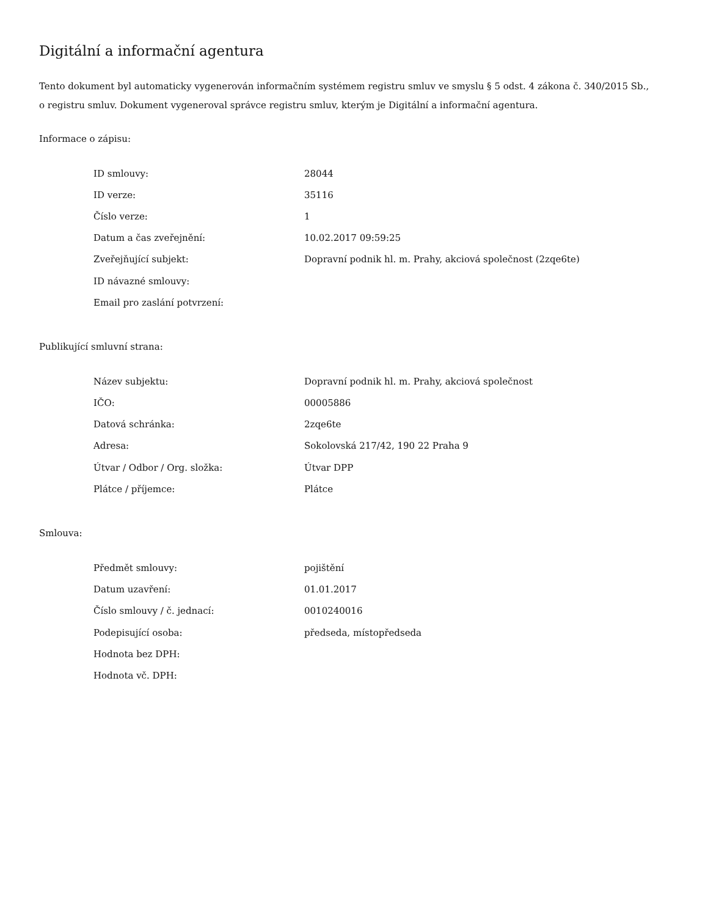Digitální a informační agentura
Tento dokument byl automaticky vygenerován informačním systémem registru smluv ve smyslu § 5 odst. 4 zákona č. 340/2015 Sb., o registru smluv. Dokument vygeneroval správce registru smluv, kterým je Digitální a informační agentura.
Informace o zápisu:
| ID smlouvy: | 28044 |
| ID verze: | 35116 |
| Číslo verze: | 1 |
| Datum a čas zveřejnění: | 10.02.2017 09:59:25 |
| Zveřejňující subjekt: | Dopravní podnik hl. m. Prahy, akciová společnost (2zqe6te) |
| ID návazné smlouvy: | |
| Email pro zaslání potvrzení: | |
Publikující smluvní strana:
| Název subjektu: | Dopravní podnik hl. m. Prahy, akciová společnost |
| IČO: | 00005886 |
| Datová schránka: | 2zqe6te |
| Adresa: | Sokolovská 217/42, 190 22 Praha 9 |
| Útvar / Odbor / Org. složka: | Útvar DPP |
| Plátce / příjemce: | Plátce |
Smlouva:
| Předmět smlouvy: | pojištění |
| Datum uzavření: | 01.01.2017 |
| Číslo smlouvy / č. jednací: | 0010240016 |
| Podepisující osoba: | předseda, místopředseda |
| Hodnota bez DPH: | |
| Hodnota vč. DPH: | |